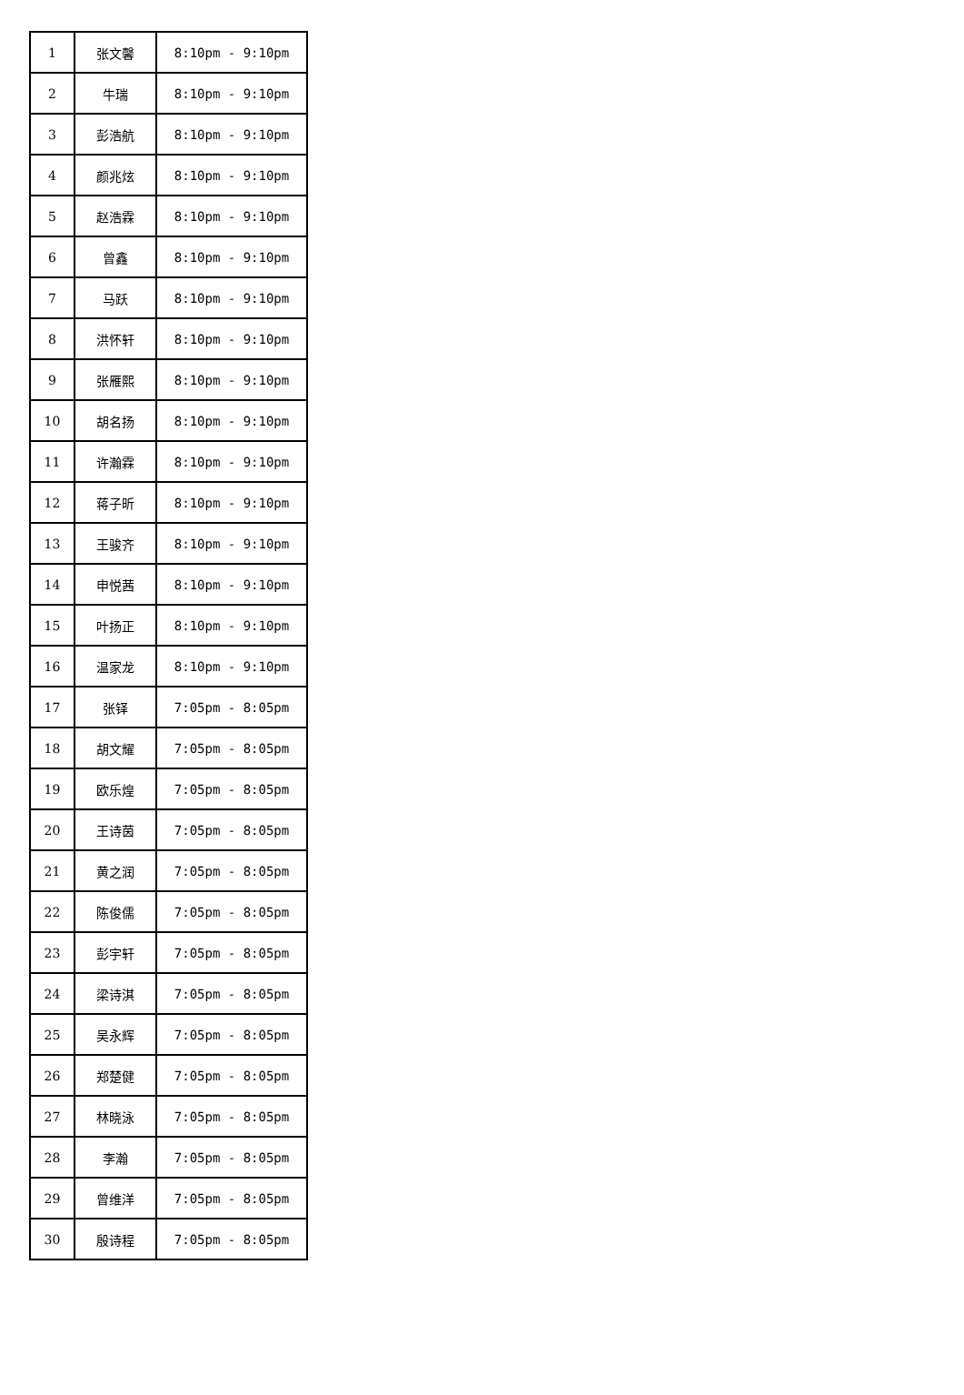| 1 | 张文馨 | 8:10pm - 9:10pm |
| 2 | 牛瑞 | 8:10pm - 9:10pm |
| 3 | 彭浩航 | 8:10pm - 9:10pm |
| 4 | 颜兆炫 | 8:10pm - 9:10pm |
| 5 | 赵浩霖 | 8:10pm - 9:10pm |
| 6 | 曾鑫 | 8:10pm - 9:10pm |
| 7 | 马跃 | 8:10pm - 9:10pm |
| 8 | 洪怀轩 | 8:10pm - 9:10pm |
| 9 | 张雁熙 | 8:10pm - 9:10pm |
| 10 | 胡名扬 | 8:10pm - 9:10pm |
| 11 | 许瀚霖 | 8:10pm - 9:10pm |
| 12 | 蒋子昕 | 8:10pm - 9:10pm |
| 13 | 王骏齐 | 8:10pm - 9:10pm |
| 14 | 申悦茜 | 8:10pm - 9:10pm |
| 15 | 叶扬正 | 8:10pm - 9:10pm |
| 16 | 温家龙 | 8:10pm - 9:10pm |
| 17 | 张铎 | 7:05pm - 8:05pm |
| 18 | 胡文耀 | 7:05pm - 8:05pm |
| 19 | 欧乐煌 | 7:05pm - 8:05pm |
| 20 | 王诗茵 | 7:05pm - 8:05pm |
| 21 | 黄之润 | 7:05pm - 8:05pm |
| 22 | 陈俊儒 | 7:05pm - 8:05pm |
| 23 | 彭宇轩 | 7:05pm - 8:05pm |
| 24 | 梁诗淇 | 7:05pm - 8:05pm |
| 25 | 吴永辉 | 7:05pm - 8:05pm |
| 26 | 郑楚健 | 7:05pm - 8:05pm |
| 27 | 林晓泳 | 7:05pm - 8:05pm |
| 28 | 李瀚 | 7:05pm - 8:05pm |
| 29 | 曾维洋 | 7:05pm - 8:05pm |
| 30 | 殷诗程 | 7:05pm - 8:05pm |